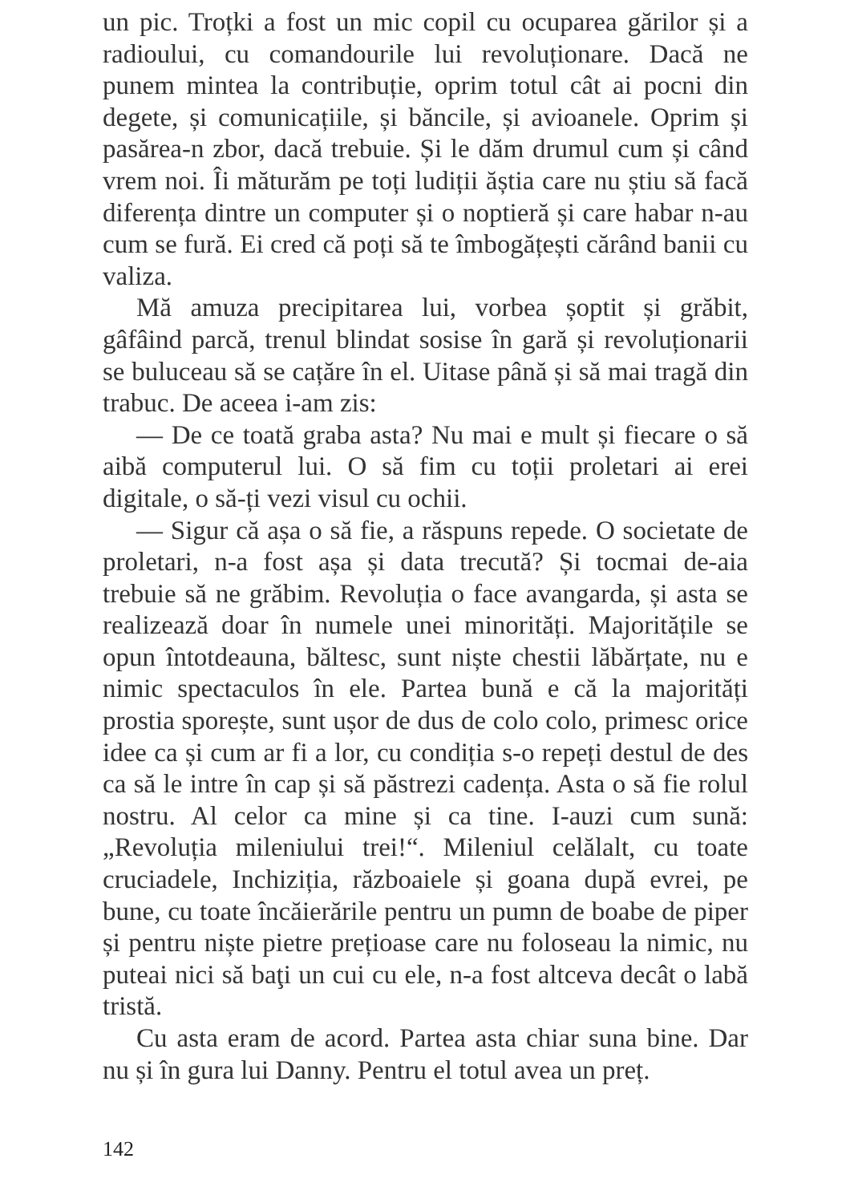un pic. Troțki a fost un mic copil cu ocuparea gărilor și a radioului, cu comandourile lui revoluționare. Dacă ne punem mintea la contribuție, oprim totul cât ai pocni din degete, și comunicațiile, și băncile, și avioanele. Oprim și pasărea-n zbor, dacă trebuie. Și le dăm drumul cum și când vrem noi. Îi măturăm pe toți ludiții ăștia care nu știu să facă diferența dintre un computer și o noptieră și care habar n-au cum se fură. Ei cred că poți să te îmbogățești cărând banii cu valiza.
Mă amuza precipitarea lui, vorbea șoptit și grăbit, gâfâind parcă, trenul blindat sosise în gară și revoluționarii se buluceau să se cațăre în el. Uitase până și să mai tragă din trabuc. De aceea i-am zis:
— De ce toată graba asta? Nu mai e mult și fiecare o să aibă computerul lui. O să fim cu toții proletari ai erei digitale, o să-ți vezi visul cu ochii.
— Sigur că așa o să fie, a răspuns repede. O societate de proletari, n-a fost așa și data trecută? Și tocmai de-aia trebuie să ne grăbim. Revoluția o face avangarda, și asta se realizează doar în numele unei minorități. Majoritățile se opun întotdeauna, băltesc, sunt niște chestii lăbărțate, nu e nimic spectaculos în ele. Partea bună e că la majorități prostia sporește, sunt ușor de dus de colo colo, primesc orice idee ca și cum ar fi a lor, cu condiția s-o repeți destul de des ca să le intre în cap și să păstrezi cadența. Asta o să fie rolul nostru. Al celor ca mine și ca tine. I-auzi cum sună: „Revoluția mileniului trei!“. Mileniul celălalt, cu toate cruciadele, Inchiziția, războaiele și goana după evrei, pe bune, cu toate încăierările pentru un pumn de boabe de piper și pentru niște pietre prețioase care nu foloseau la nimic, nu puteai nici să baţi un cui cu ele, n-a fost altceva decât o labă tristă.
Cu asta eram de acord. Partea asta chiar suna bine. Dar nu și în gura lui Danny. Pentru el totul avea un preț.
142